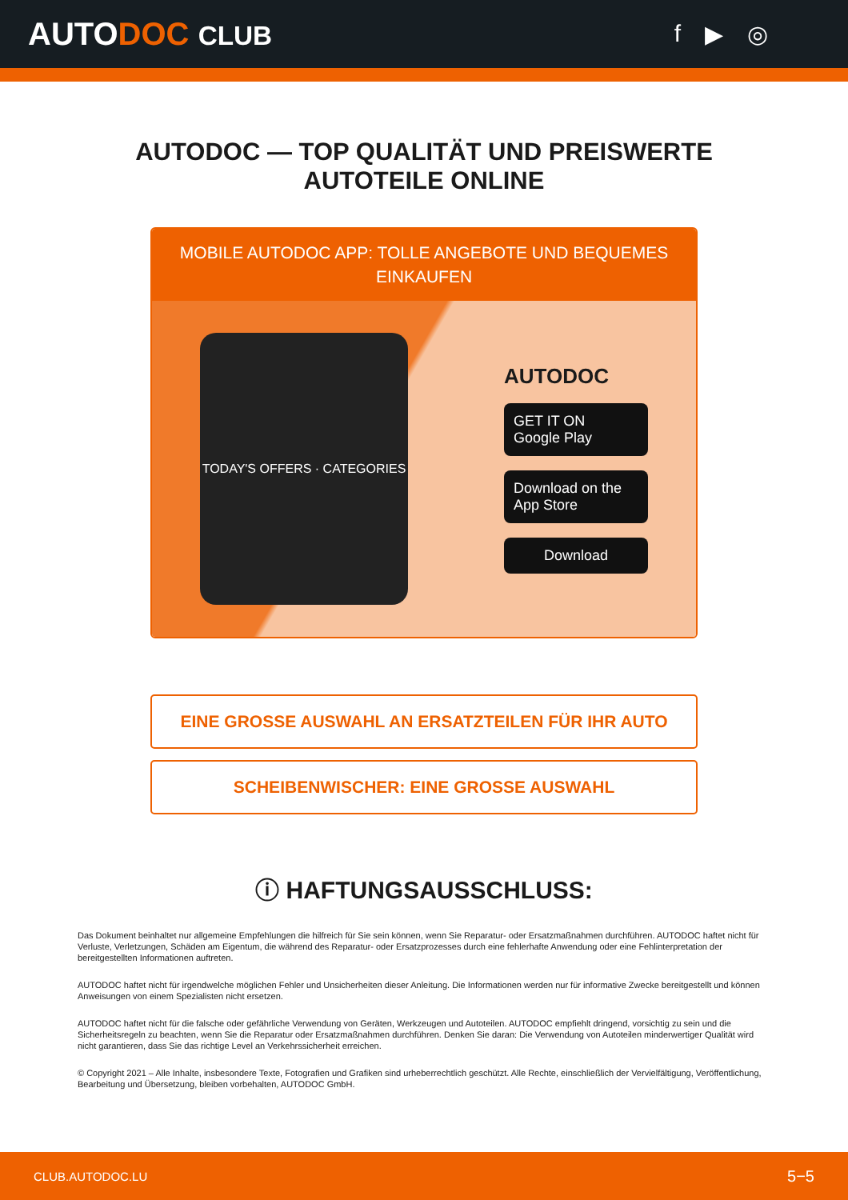AUTODOC CLUB f ▶ ◎
AUTODOC — TOP QUALITÄT UND PREISWERTE
AUTOTEILE ONLINE
MOBILE AUTODOC APP: TOLLE ANGEBOTE UND BEQUEMES
EINKAUFEN
TODAY'S OFFERS · CATEGORIES
AUTODOC
GET IT ON
Google Play
Download on the
App Store
Download
EINE GROSSE AUSWAHL AN ERSATZTEILEN FÜR IHR AUTO
SCHEIBENWISCHER: EINE GROSSE AUSWAHL
ⓘ HAFTUNGSAUSSCHLUSS:
Das Dokument beinhaltet nur allgemeine Empfehlungen die hilfreich für Sie sein können, wenn Sie Reparatur- oder Ersatzmaßnahmen durchführen. AUTODOC haftet nicht für Verluste, Verletzungen, Schäden am Eigentum, die während des Reparatur- oder Ersatzprozesses durch eine fehlerhafte Anwendung oder eine Fehlinterpretation der bereitgestellten Informationen auftreten.
AUTODOC haftet nicht für irgendwelche möglichen Fehler und Unsicherheiten dieser Anleitung. Die Informationen werden nur für informative Zwecke bereitgestellt und können Anweisungen von einem Spezialisten nicht ersetzen.
AUTODOC haftet nicht für die falsche oder gefährliche Verwendung von Geräten, Werkzeugen und Autoteilen. AUTODOC empfiehlt dringend, vorsichtig zu sein und die Sicherheitsregeln zu beachten, wenn Sie die Reparatur oder Ersatzmaßnahmen durchführen. Denken Sie daran: Die Verwendung von Autoteilen minderwertiger Qualität wird nicht garantieren, dass Sie das richtige Level an Verkehrssicherheit erreichen.
© Copyright 2021 – Alle Inhalte, insbesondere Texte, Fotografien und Grafiken sind urheberrechtlich geschützt. Alle Rechte, einschließlich der Vervielfältigung, Veröffentlichung, Bearbeitung und Übersetzung, bleiben vorbehalten, AUTODOC GmbH.
CLUB.AUTODOC.LU 5−5